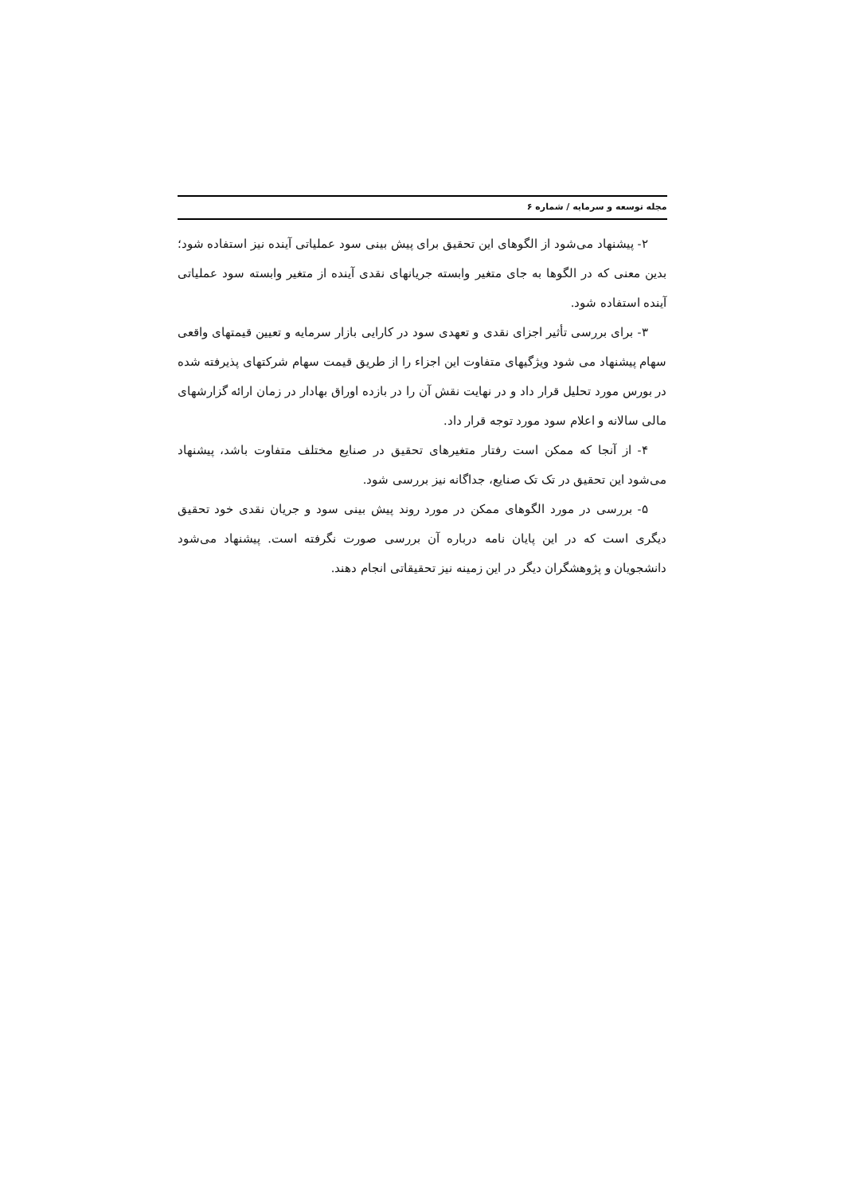مجله توسعه و سرمایه / شماره ۶
۲- پیشنهاد می‌شود از الگوهای این تحقیق برای پیش بینی سود عملیاتی آینده نیز استفاده شود؛ بدین معنی که در الگوها به جای متغیر وابسته جریانهای نقدی آینده از متغیر وابسته سود عملیاتی آینده استفاده شود.
۳- برای بررسی تأثیر اجزای نقدی و تعهدی سود در کارایی بازار سرمایه و تعیین قیمتهای واقعی سهام پیشنهاد می شود ویژگیهای متفاوت این اجزاء را از طریق قیمت سهام شرکتهای پذیرفته شده در بورس مورد تحلیل قرار داد و در نهایت نقش آن را در بازده اوراق بهادار در زمان ارائه گزارشهای مالی سالانه و اعلام سود مورد توجه قرار داد.
۴- از آنجا که ممکن است رفتار متغیرهای تحقیق در صنایع مختلف متفاوت باشد، پیشنهاد می‌شود این تحقیق در تک تک صنایع، جداگانه نیز بررسی شود.
۵- بررسی در مورد الگوهای ممکن در مورد روند پیش بینی سود و جریان نقدی خود تحقیق دیگری است که در این پایان نامه درباره آن بررسی صورت نگرفته است. پیشنهاد می‌شود دانشجویان و پژوهشگران دیگر در این زمینه نیز تحقیقاتی انجام دهند.